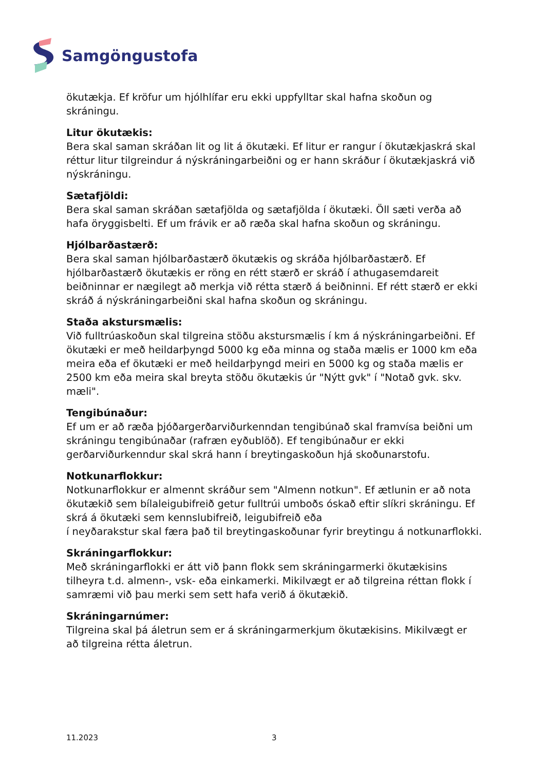Samgöngustofa
ökutækja. Ef kröfur um hjólhlífar eru ekki uppfylltar skal hafna skoðun og skráningu.
Litur ökutækis:
Bera skal saman skráðan lit og lit á ökutæki. Ef litur er rangur í ökutækjaskrá skal réttur litur tilgreindur á nýskráningarbeiðni og er hann skráður í ökutækjaskrá við nýskráningu.
Sætafjöldi:
Bera skal saman skráðan sætafjölda og sætafjölda í ökutæki. Öll sæti verða að hafa öryggisbelti. Ef um frávik er að ræða skal hafna skoðun og skráningu.
Hjólbarðastærð:
Bera skal saman hjólbarðastærð ökutækis og skráða hjólbarðastærð. Ef hjólbarðastærð ökutækis er röng en rétt stærð er skráð í athugasemdareit beiðninnar er nægilegt að merkja við rétta stærð á beiðninni. Ef rétt stærð er ekki skráð á nýskráningarbeiðni skal hafna skoðun og skráningu.
Staða akstursmælis:
Við fulltrúaskoðun skal tilgreina stöðu akstursmælis í km á nýskráningarbeiðni. Ef ökutæki er með heildarþyngd 5000 kg eða minna og staða mælis er 1000 km eða meira eða ef ökutæki er með heildarþyngd meiri en 5000 kg og staða mælis er 2500 km eða meira skal breyta stöðu ökutækis úr "Nýtt gvk" í "Notað gvk. skv. mæli".
Tengibúnaður:
Ef um er að ræða þjóðargerðarviðurkenndan tengibúnað skal framvísa beiðni um skráningu tengibúnaðar (rafræn eyðublöð). Ef tengibúnaður er ekki gerðarviðurkenndur skal skrá hann í breytingaskoðun hjá skoðunarstofu.
Notkunarflokkur:
Notkunarflokkur er almennt skráður sem "Almenn notkun". Ef ætlunin er að nota ökutækið sem bílaleigubifreið getur fulltrúi umboðs óskað eftir slíkri skráningu. Ef skrá á ökutæki sem kennslubifreið, leigubifreið eða
í neyðarakstur skal færa það til breytingaskoðunar fyrir breytingu á notkunarflokki.
Skráningarflokkur:
Með skráningarflokki er átt við þann flokk sem skráningarmerki ökutækisins tilheyra t.d. almenn-, vsk- eða einkamerki. Mikilvægt er að tilgreina réttan flokk í samræmi við þau merki sem sett hafa verið á ökutækið.
Skráningarnúmer:
Tilgreina skal þá áletrun sem er á skráningarmerkjum ökutækisins. Mikilvægt er að tilgreina rétta áletrun.
11.2023 3